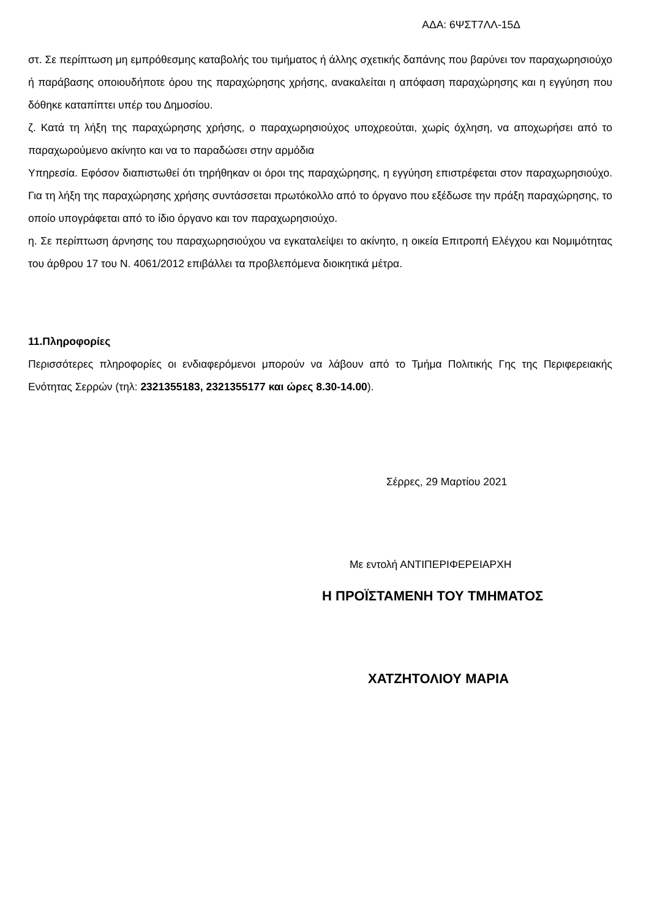ΑΔΑ: 6ΨΣΤ7ΛΛ-15Δ
στ. Σε περίπτωση μη εμπρόθεσμης καταβολής του τιμήματος ή άλλης σχετικής δαπάνης που βαρύνει τον παραχωρησιούχο ή παράβασης οποιουδήποτε όρου της παραχώρησης χρήσης, ανακαλείται η απόφαση παραχώρησης και η εγγύηση που δόθηκε καταπίπτει υπέρ του Δημοσίου.
ζ. Κατά τη λήξη της παραχώρησης χρήσης, ο παραχωρησιούχος υποχρεούται, χωρίς όχληση, να αποχωρήσει από το παραχωρούμενο ακίνητο και να το παραδώσει στην αρμόδια
Υπηρεσία. Εφόσον διαπιστωθεί ότι τηρήθηκαν οι όροι της παραχώρησης, η εγγύηση επιστρέφεται στον παραχωρησιούχο. Για τη λήξη της παραχώρησης χρήσης συντάσσεται πρωτόκολλο από το όργανο που εξέδωσε την πράξη παραχώρησης, το οποίο υπογράφεται από το ίδιο όργανο και τον παραχωρησιούχο.
η. Σε περίπτωση άρνησης του παραχωρησιούχου να εγκαταλείψει το ακίνητο, η οικεία Επιτροπή Ελέγχου και Νομιμότητας του άρθρου 17 του Ν. 4061/2012 επιβάλλει τα προβλεπόμενα διοικητικά μέτρα.
11.Πληροφορίες
Περισσότερες πληροφορίες οι ενδιαφερόμενοι μπορούν να λάβουν από το Τμήμα Πολιτικής Γης της Περιφερειακής Ενότητας Σερρών (τηλ: 2321355183, 2321355177 και ώρες 8.30-14.00).
Σέρρες, 29 Μαρτίου 2021
Με εντολή ΑΝΤΙΠΕΡΙΦΕΡΕΙΑΡΧΗ
Η ΠΡΟΪΣΤΑΜΕΝΗ ΤΟΥ ΤΜΗΜΑΤΟΣ
ΧΑΤΖΗΤΟΛΙΟΥ ΜΑΡΙΑ